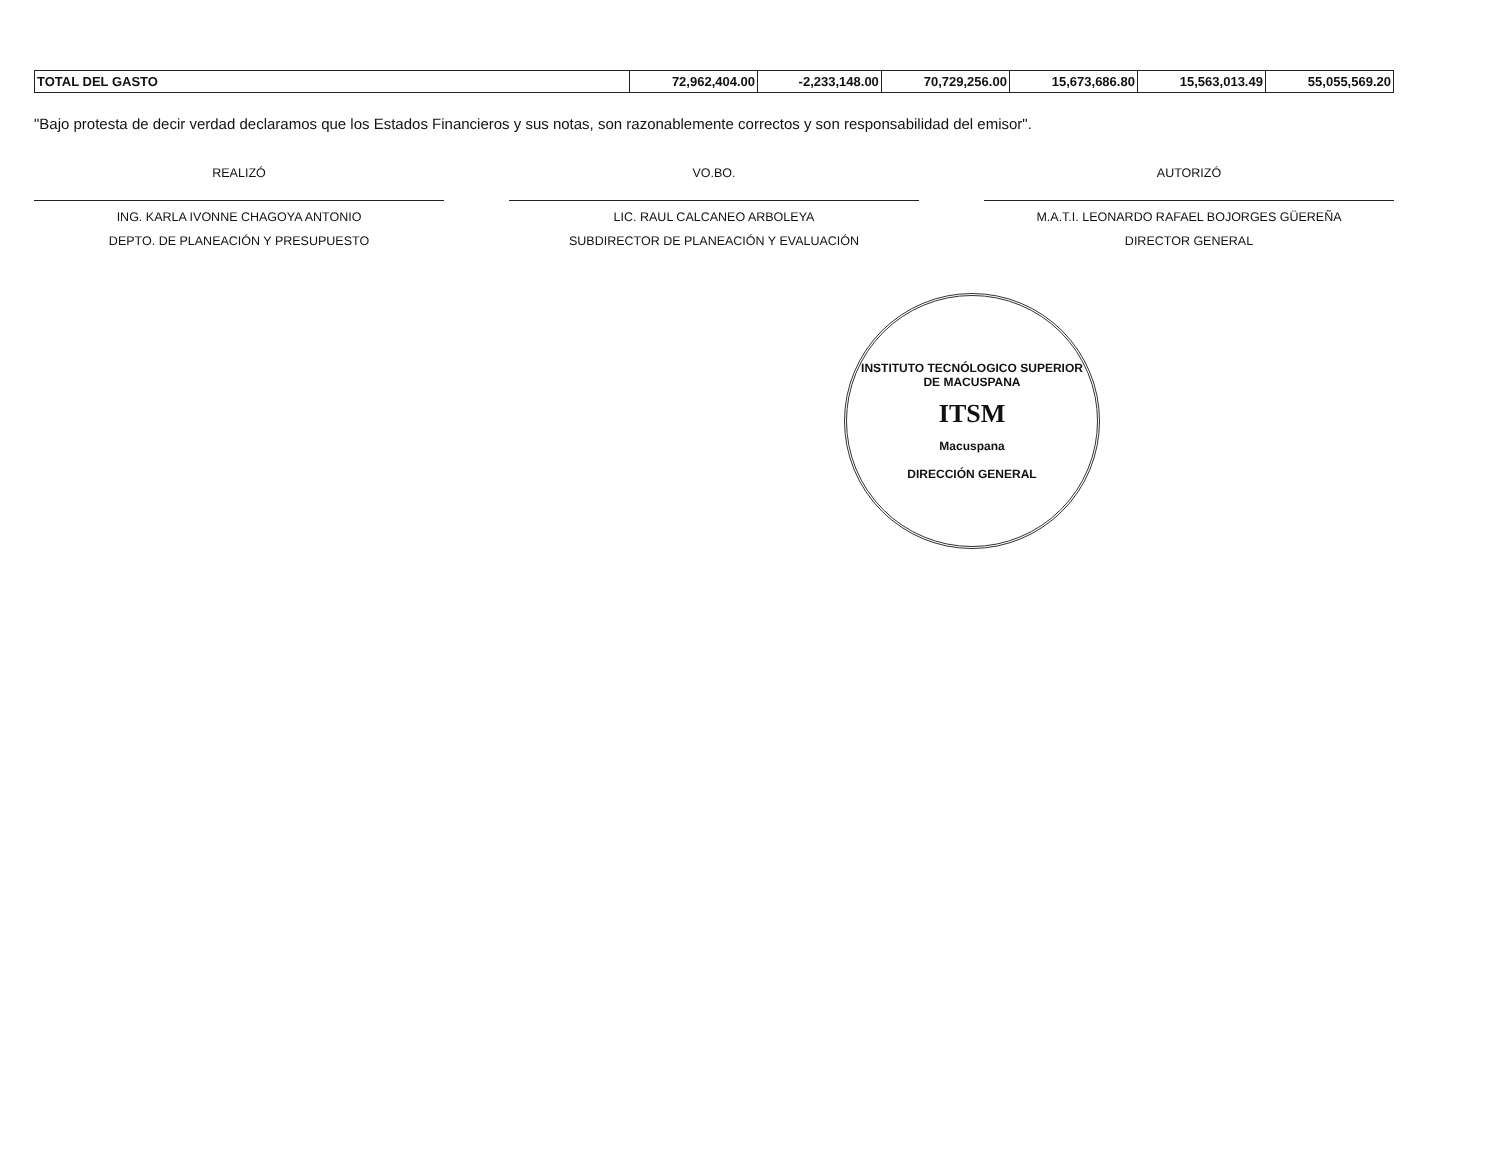| TOTAL DEL GASTO | 72,962,404.00 | -2,233,148.00 | 70,729,256.00 | 15,673,686.80 | 15,563,013.49 | 55,055,569.20 |
"Bajo protesta de decir verdad declaramos que los Estados Financieros y sus notas, son razonablemente correctos y son responsabilidad del emisor".
REALIZÓ
ING. KARLA IVONNE CHAGOYA ANTONIO
DEPTO. DE PLANEACIÓN Y PRESUPUESTO
VO.BO.
LIC. RAUL CALCANEO ARBOLEYA
SUBDIRECTOR DE PLANEACIÓN Y EVALUACIÓN
AUTORIZÓ
M.A.T.I. LEONARDO RAFAEL BOJORGES GÜEREÑA
DIRECTOR GENERAL
INSTITUTO TECNÓLOGICO SUPERIOR
DE MACUSPANA
ITSM
Macuspana
DIRECCIÓN GENERAL